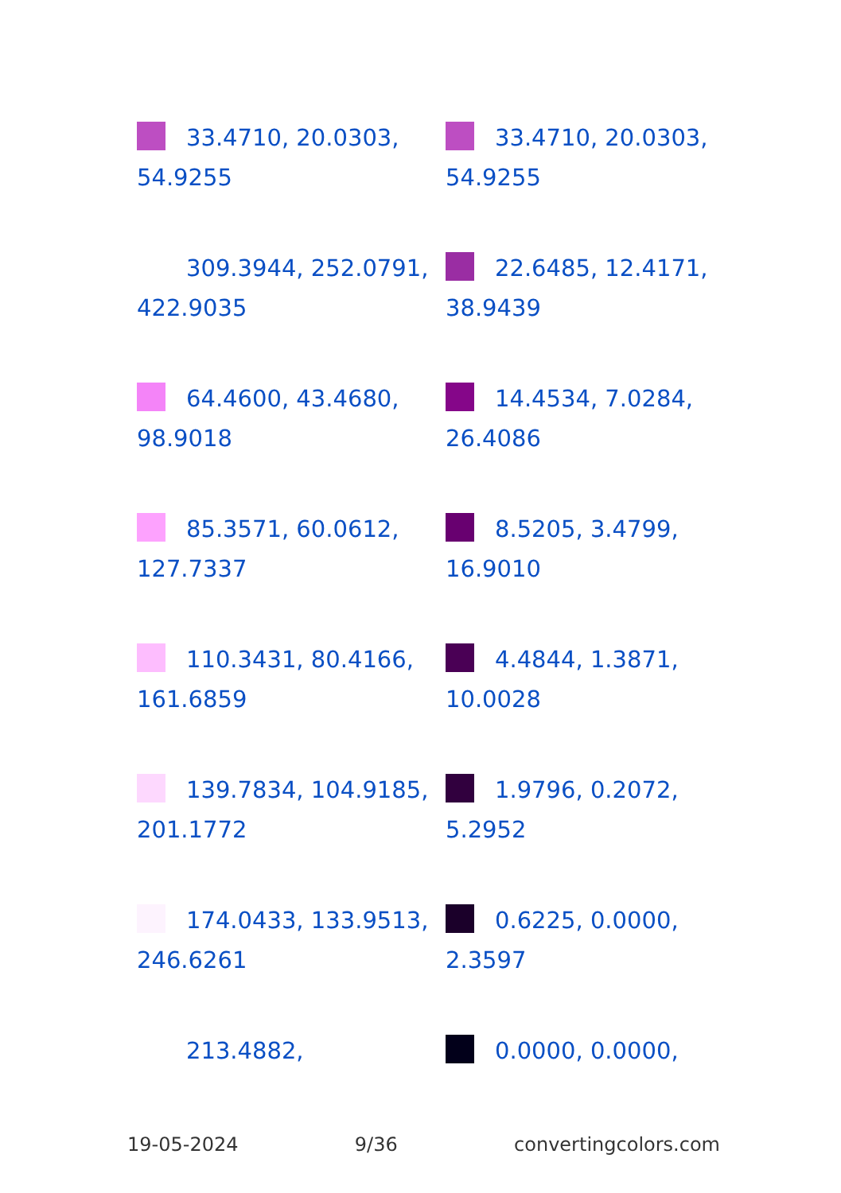33.4710, 20.0303, 54.9255
33.4710, 20.0303, 54.9255
309.3944, 252.0791, 422.9035
22.6485, 12.4171, 38.9439
64.4600, 43.4680, 98.9018
14.4534, 7.0284, 26.4086
85.3571, 60.0612, 127.7337
8.5205, 3.4799, 16.9010
110.3431, 80.4166, 161.6859
4.4844, 1.3871, 10.0028
139.7834, 104.9185, 201.1772
1.9796, 0.2072, 5.2952
174.0433, 133.9513, 246.6261
0.6225, 0.0000, 2.3597
213.4882,
0.0000, 0.0000,
19-05-2024 9/36 convertingcolors.com